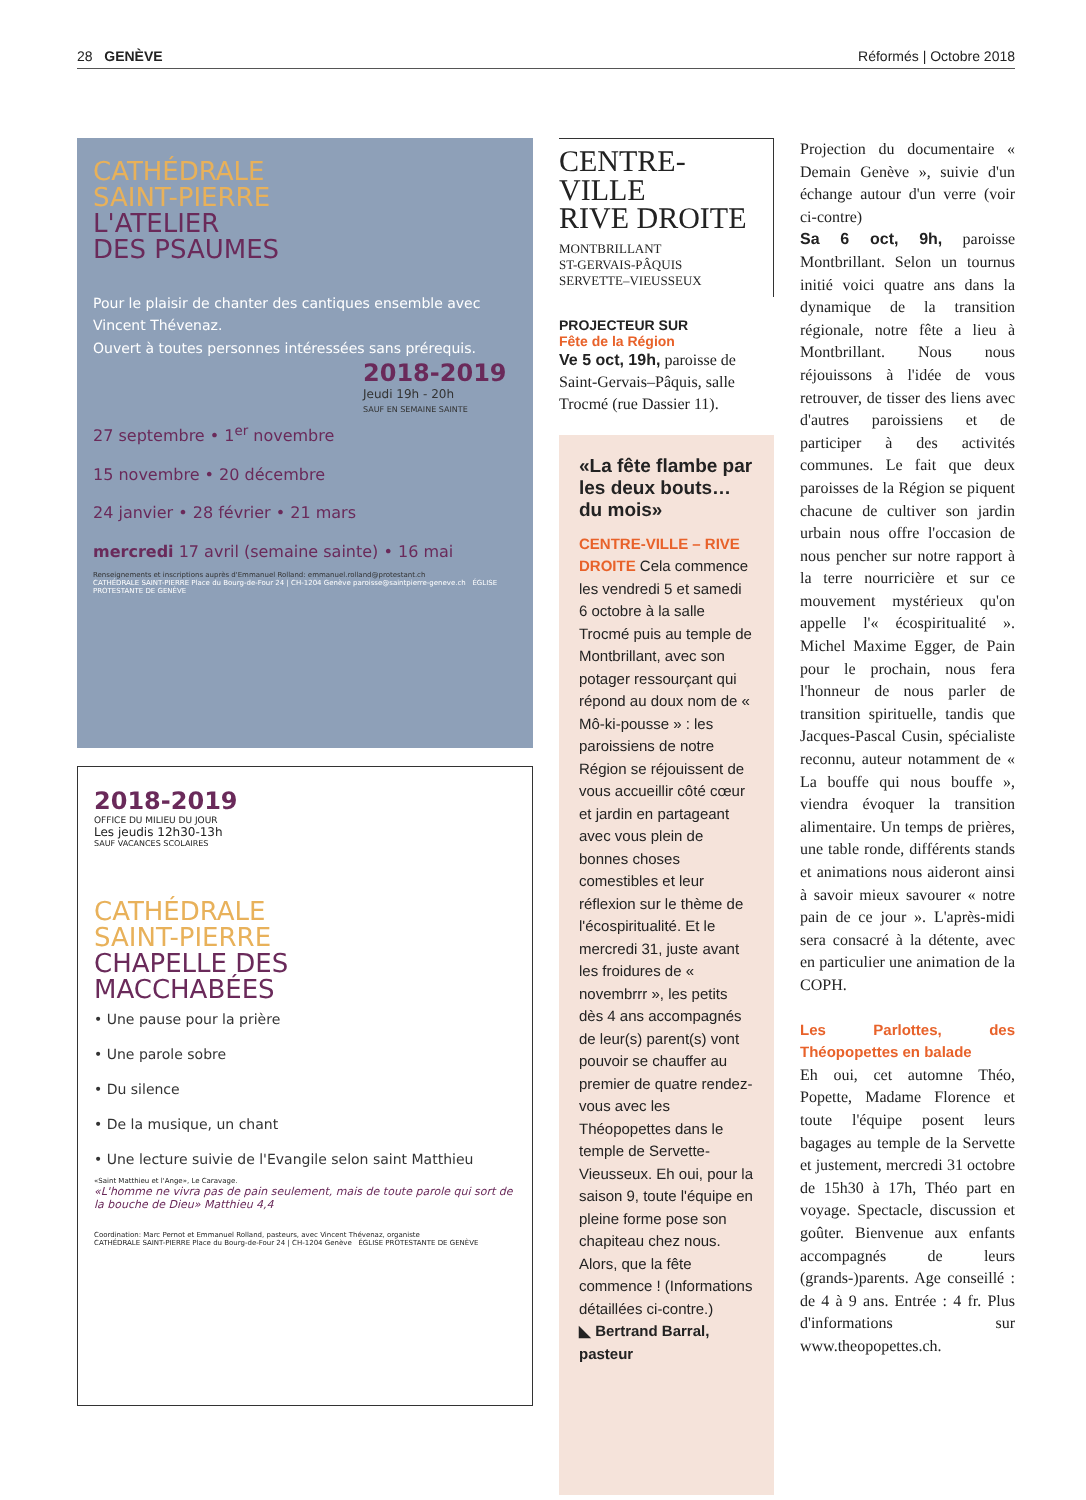28 GENÈVE Réformés | Octobre 2018
CATHÉDRALE
SAINT-PIERRE
L'ATELIER
DES PSAUMES
Pour le plaisir de chanter des cantiques ensemble avec Vincent Thévenaz.
Ouvert à toutes personnes intéressées sans prérequis.
2018-2019
Jeudi 19h - 20h
SAUF EN SEMAINE SAINTE
27 septembre • 1<sup>er</sup> novembre
15 novembre • 20 décembre
24 janvier • 28 février • 21 mars
mercredi 17 avril (semaine sainte) • 16 mai
Renseignements et inscriptions auprès d'Emmanuel Rolland: emmanuel.rolland@protestant.ch
CATHÉDRALE SAINT-PIERRE Place du Bourg-de-Four 24 | CH-1204 Genève paroisse@saintpierre-geneve.ch ÉGLISE PROTESTANTE DE GENÈVE
2018-2019
OFFICE DU MILIEU DU JOUR
Les jeudis 12h30-13h
SAUF VACANCES SCOLAIRES
CATHÉDRALE
SAINT-PIERRE
CHAPELLE DES
MACCHABÉES
• Une pause pour la prière
• Une parole sobre
• Du silence
• De la musique, un chant
• Une lecture suivie de l'Evangile selon saint Matthieu
«Saint Matthieu et l'Ange», Le Caravage.
«L'homme ne vivra pas de pain seulement, mais de toute parole qui sort de la bouche de Dieu» Matthieu 4,4
Coordination: Marc Pernot et Emmanuel Rolland, pasteurs, avec Vincent Thévenaz, organiste
CATHÉDRALE SAINT-PIERRE Place du Bourg-de-Four 24 | CH-1204 Genève ÉGLISE PROTESTANTE DE GENÈVE
CENTRE-
VILLE
RIVE DROITE
MONTBRILLANT
ST-GERVAIS-PÂQUIS
SERVETTE–VIEUSSEUX
PROJECTEUR SUR
Fête de la Région
Ve 5 oct, 19h, paroisse de Saint-Gervais–Pâquis, salle Trocmé (rue Dassier 11).
«La fête flambe par les deux bouts… du mois»
CENTRE-VILLE – RIVE DROITE Cela commence les vendredi 5 et samedi 6 octobre à la salle Trocmé puis au temple de Montbrillant, avec son potager ressourçant qui répond au doux nom de « Mô-ki-pousse » : les paroissiens de notre Région se réjouissent de vous accueillir côté cœur et jardin en partageant avec vous plein de bonnes choses comestibles et leur réflexion sur le thème de l'écospiritualité. Et le mercredi 31, juste avant les froidures de « novembrrr », les petits dès 4 ans accompagnés de leur(s) parent(s) vont pouvoir se chauffer au premier de quatre rendez-vous avec les Théopopettes dans le temple de Servette-Vieusseux. Eh oui, pour la saison 9, toute l'équipe en pleine forme pose son chapiteau chez nous. Alors, que la fête commence ! (Informations détaillées ci-contre.)
◣ Bertrand Barral, pasteur
Projection du documentaire « Demain Genève », suivie d'un échange autour d'un verre (voir ci-contre)
Sa 6 oct, 9h, paroisse Montbrillant. Selon un tournus initié voici quatre ans dans la dynamique de la transition régionale, notre fête a lieu à Montbrillant. Nous nous réjouissons à l'idée de vous retrouver, de tisser des liens avec d'autres paroissiens et de participer à des activités communes. Le fait que deux paroisses de la Région se piquent chacune de cultiver son jardin urbain nous offre l'occasion de nous pencher sur notre rapport à la terre nourricière et sur ce mouvement mystérieux qu'on appelle l'« écospiritualité ». Michel Maxime Egger, de Pain pour le prochain, nous fera l'honneur de nous parler de transition spirituelle, tandis que Jacques-Pascal Cusin, spécialiste reconnu, auteur notamment de « La bouffe qui nous bouffe », viendra évoquer la transition alimentaire. Un temps de prières, une table ronde, différents stands et animations nous aideront ainsi à savoir mieux savourer « notre pain de ce jour ». L'après-midi sera consacré à la détente, avec en particulier une animation de la COPH.
Les Parlottes, des Théopopettes en balade
Eh oui, cet automne Théo, Popette, Madame Florence et toute l'équipe posent leurs bagages au temple de la Servette et justement, mercredi 31 octobre de 15h30 à 17h, Théo part en voyage. Spectacle, discussion et goûter. Bienvenue aux enfants accompagnés de leurs (grands-)parents. Age conseillé : de 4 à 9 ans. Entrée : 4 fr. Plus d'informations sur www.theopopettes.ch.